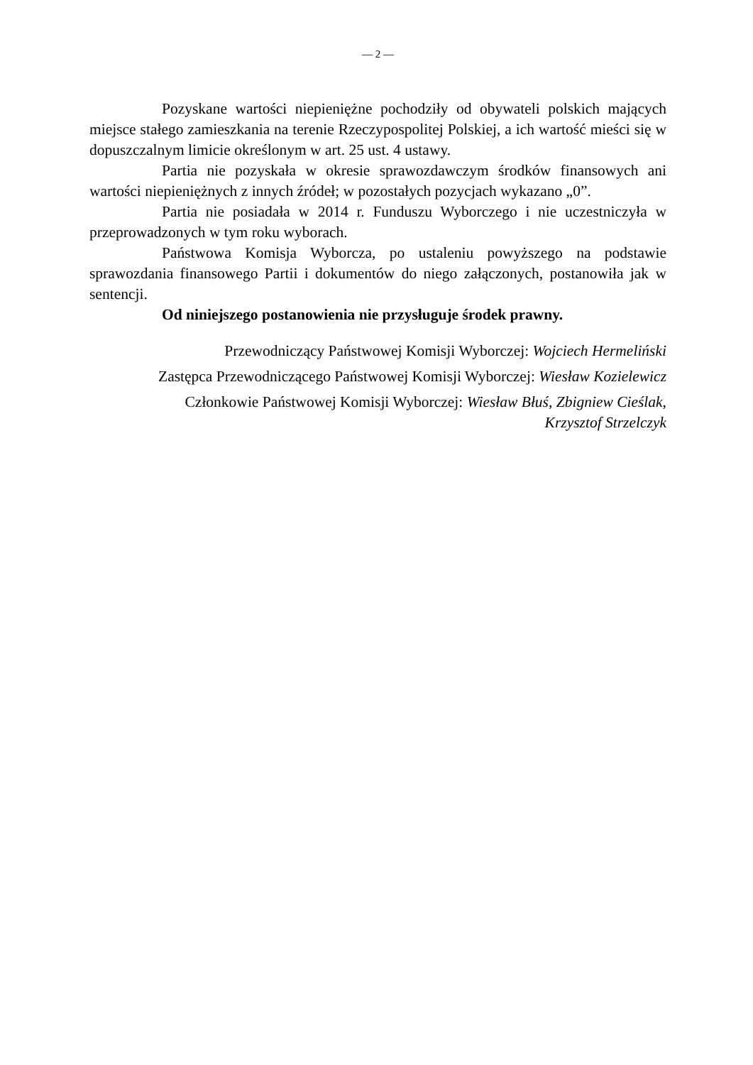— 2 —
Pozyskane wartości niepieniężne pochodziły od obywateli polskich mających miejsce stałego zamieszkania na terenie Rzeczypospolitej Polskiej, a ich wartość mieści się w dopuszczalnym limicie określonym w art. 25 ust. 4 ustawy.
Partia nie pozyskała w okresie sprawozdawczym środków finansowych ani wartości niepieniężnych z innych źródeł; w pozostałych pozycjach wykazano „0”.
Partia nie posiadała w 2014 r. Funduszu Wyborczego i nie uczestniczyła w przeprowadzonych w tym roku wyborach.
Państwowa Komisja Wyborcza, po ustaleniu powyższego na podstawie sprawozdania finansowego Partii i dokumentów do niego załączonych, postanowiła jak w sentencji.
Od niniejszego postanowienia nie przysługuje środek prawny.
Przewodniczący Państwowej Komisji Wyborczej: Wojciech Hermeliński
Zastępca Przewodniczącego Państwowej Komisji Wyborczej: Wiesław Kozielewicz
Członkowie Państwowej Komisji Wyborczej: Wiesław Błuś, Zbigniew Cieślak,
Krzysztof Strzelczyk